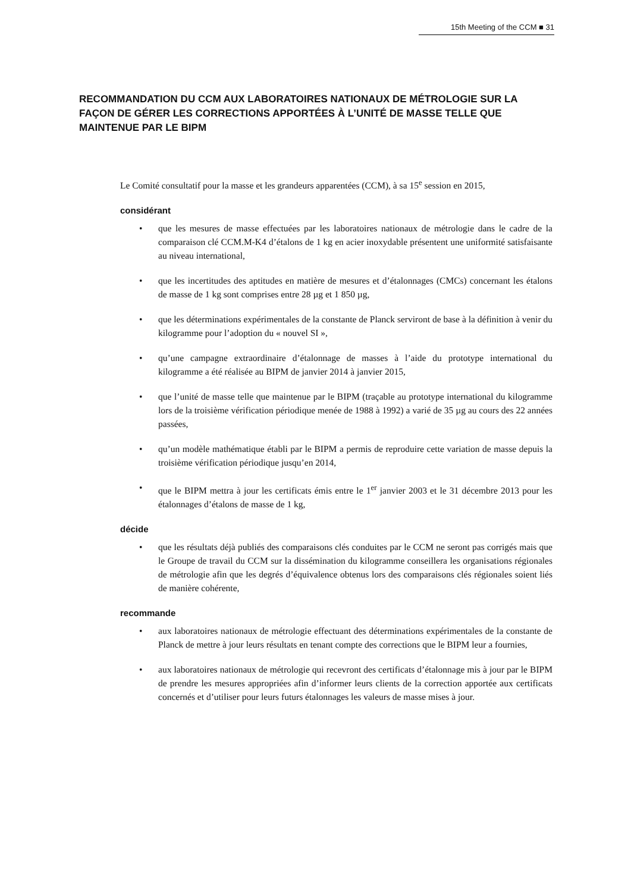15th Meeting of the CCM ■ 31
RECOMMANDATION DU CCM AUX LABORATOIRES NATIONAUX DE MÉTROLOGIE SUR LA FAÇON DE GÉRER LES CORRECTIONS APPORTÉES À L’UNITÉ DE MASSE TELLE QUE MAINTENUE PAR LE BIPM
Le Comité consultatif pour la masse et les grandeurs apparentées (CCM), à sa 15<sup>e</sup> session en 2015,
considérant
• que les mesures de masse effectuées par les laboratoires nationaux de métrologie dans le cadre de la comparaison clé CCM.M-K4 d’étalons de 1 kg en acier inoxydable présentent une uniformité satisfaisante au niveau international,
• que les incertitudes des aptitudes en matière de mesures et d’étalonnages (CMCs) concernant les étalons de masse de 1 kg sont comprises entre 28 µg et 1 850 µg,
• que les déterminations expérimentales de la constante de Planck serviront de base à la définition à venir du kilogramme pour l’adoption du « nouvel SI »,
• qu’une campagne extraordinaire d’étalonnage de masses à l’aide du prototype international du kilogramme a été réalisée au BIPM de janvier 2014 à janvier 2015,
• que l’unité de masse telle que maintenue par le BIPM (traçable au prototype international du kilogramme lors de la troisième vérification périodique menée de 1988 à 1992) a varié de 35 µg au cours des 22 années passées,
• qu’un modèle mathématique établi par le BIPM a permis de reproduire cette variation de masse depuis la troisième vérification périodique jusqu’en 2014,
• que le BIPM mettra à jour les certificats émis entre le 1<sup>er</sup> janvier 2003 et le 31 décembre 2013 pour les étalonnages d’étalons de masse de 1 kg,
décide
• que les résultats déjà publiés des comparaisons clés conduites par le CCM ne seront pas corrigés mais que le Groupe de travail du CCM sur la dissémination du kilogramme conseillera les organisations régionales de métrologie afin que les degrés d’équivalence obtenus lors des comparaisons clés régionales soient liés de manière cohérente,
recommande
• aux laboratoires nationaux de métrologie effectuant des déterminations expérimentales de la constante de Planck de mettre à jour leurs résultats en tenant compte des corrections que le BIPM leur a fournies,
• aux laboratoires nationaux de métrologie qui recevront des certificats d’étalonnage mis à jour par le BIPM de prendre les mesures appropriées afin d’informer leurs clients de la correction apportée aux certificats concernés et d’utiliser pour leurs futurs étalonnages les valeurs de masse mises à jour.